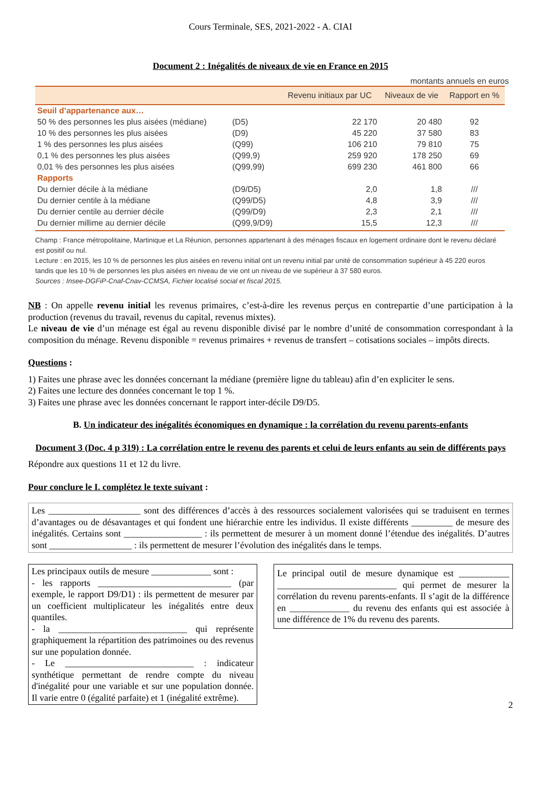Cours Terminale, SES, 2021-2022 - A. CIAI
Document 2 : Inégalités de niveaux de vie en France en 2015
montants annuels en euros
| | | Revenu initiaux par UC | Niveaux de vie | Rapport en % |
| --- | --- | --- | --- | --- |
| Seuil d’appartenance aux… | | | | |
| 50 % des personnes les plus aisées (médiane) | (D5) | 22 170 | 20 480 | 92 |
| 10 % des personnes les plus aisées | (D9) | 45 220 | 37 580 | 83 |
| 1 % des personnes les plus aisées | (Q99) | 106 210 | 79 810 | 75 |
| 0,1 % des personnes les plus aisées | (Q99,9) | 259 920 | 178 250 | 69 |
| 0,01 % des personnes les plus aisées | (Q99,99) | 699 230 | 461 800 | 66 |
| Rapports | | | | |
| Du dernier décile à la médiane | (D9/D5) | 2,0 | 1,8 | /// |
| Du dernier centile à la médiane | (Q99/D5) | 4,8 | 3,9 | /// |
| Du dernier centile au dernier décile | (Q99/D9) | 2,3 | 2,1 | /// |
| Du dernier millime au dernier décile | (Q99,9/D9) | 15,5 | 12,3 | /// |
Champ : France métropolitaine, Martinique et La Réunion, personnes appartenant à des ménages fiscaux en logement ordinaire dont le revenu déclaré est positif ou nul.
Lecture : en 2015, les 10 % de personnes les plus aisées en revenu initial ont un revenu initial par unité de consommation supérieur à 45 220 euros tandis que les 10 % de personnes les plus aisées en niveau de vie ont un niveau de vie supérieur à 37 580 euros.
Sources : Insee-DGFiP-Cnaf-Cnav-CCMSA, Fichier localisé social et fiscal 2015.
NB : On appelle revenu initial les revenus primaires, c’est-à-dire les revenus perçus en contrepartie d’une participation à la production (revenus du travail, revenus du capital, revenus mixtes).
Le niveau de vie d’un ménage est égal au revenu disponible divisé par le nombre d’unité de consommation correspondant à la composition du ménage. Revenu disponible = revenus primaires + revenus de transfert – cotisations sociales – impôts directs.
Questions :
1) Faites une phrase avec les données concernant la médiane (première ligne du tableau) afin d’en expliciter le sens.
2) Faites une lecture des données concernant le top 1 %.
3) Faites une phrase avec les données concernant le rapport inter-décile D9/D5.
B. Un indicateur des inégalités économiques en dynamique : la corrélation du revenu parents-enfants
Document 3 (Doc. 4 p 319) : La corrélation entre le revenu des parents et celui de leurs enfants au sein de différents pays
Répondre aux questions 11 et 12 du livre.
Pour conclure le I. complétez le texte suivant :
Les ____________________ sont des différences d’accès à des ressources socialement valorisées qui se traduisent en termes d’avantages ou de désavantages et qui fondent une hiérarchie entre les individus. Il existe différents _________ de mesure des inégalités. Certains sont _________________ : ils permettent de mesurer à un moment donné l’étendue des inégalités. D’autres sont __________________ : ils permettent de mesurer l’évolution des inégalités dans le temps.
Les principaux outils de mesure _____________ sont :
- les rapports _____________________________ (par exemple, le rapport D9/D1) : ils permettent de mesurer par un coefficient multiplicateur les inégalités entre deux quantiles.
- la ____________________________ qui représente graphiquement la répartition des patrimoines ou des revenus sur une population donnée.
- Le ____________________________ : indicateur synthétique permettant de rendre compte du niveau d'inégalité pour une variable et sur une population donnée. Il varie entre 0 (égalité parfaite) et 1 (inégalité extrême).
Le principal outil de mesure dynamique est ___________ __________________________ qui permet de mesurer la corrélation du revenu parents-enfants. Il s’agit de la différence en _____________ du revenu des enfants qui est associée à une différence de 1% du revenu des parents.
2